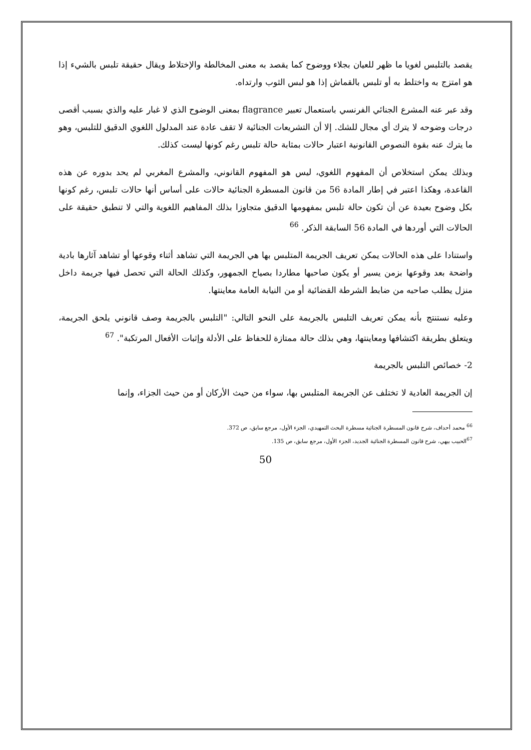يقصد بالتلبس لغويا ما ظهر للعيان بجلاء ووضوح كما يقصد به معنى المخالطة والإختلاط ويقال حقيقة تلبس بالشيء إذا هو امتزج به واختلط به أو تلبس بالقماش إذا هو لبس الثوب وارتداه.
وقد عبر عنه المشرع الجنائي الفرنسي باستعمال تعبير flagrance بمعنى الوضوح الذي لا غبار عليه والذي بسبب أقصى درجات وضوحه لا يترك أي مجال للشك. إلا أن التشريعات الجنائية لا تقف عادة عند المدلول اللغوي الدقيق للتلبس، وهو ما يترك عنه بقوة النصوص القانونية اعتبار حالات بمثابة حالة تلبس رغم كونها ليست كذلك.
وبذلك يمكن استخلاص أن المفهوم اللغوي، ليس هو المفهوم القانوني، والمشرع المغربي لم يحد بدوره عن هذه القاعدة، وهكذا اعتبر في إطار المادة 56 من قانون المسطرة الجنائية حالات على أساس أنها حالات تلبس، رغم كونها بكل وضوح بعيدة عن أن تكون حالة تلبس بمفهومها الدقيق متجاوزا بذلك المفاهيم اللغوية والتي لا تنطبق حقيقة على الحالات التي أوردها في المادة 56 السابقة الذكر. <sup>66</sup>
واستنادا على هذه الحالات يمكن تعريف الجريمة المتلبس بها هي الجريمة التي تشاهد أثناء وقوعها أو تشاهد آثارها بادية واضحة بعد وقوعها بزمن يسير أو يكون صاحبها مطاردا بصياح الجمهور، وكذلك الحالة التي تحصل فيها جريمة داخل منزل يطلب صاحبه من ضابط الشرطة القضائية أو من النيابة العامة معاينتها.
وعليه نستنتج بأنه يمكن تعريف التلبس بالجريمة على النحو التالي: "التلبس بالجريمة وصف قانوني يلحق الجريمة، ويتعلق بطريقة اكتشافها ومعاينتها، وهي بذلك حالة ممتازة للحفاظ على الأدلة وإثبات الأفعال المرتكبة". <sup>67</sup>
2- خصائص التلبس بالجريمة
إن الجريمة العادية لا تختلف عن الجريمة المتلبس بها، سواء من حيث الأركان أو من حيث الجزاء، وإنما
<sup>66</sup> محمد أحداف، شرح قانون المسطرة الجنائية مسطرة البحث التمهيدي، الجزء الأول، مرجع سابق، ص 372.
<sup>67</sup> الحبيب بيهي، شرح قانون المسطرة الجنائية الجديد، الجزء الأول، مرجع سابق، ص 135.
50